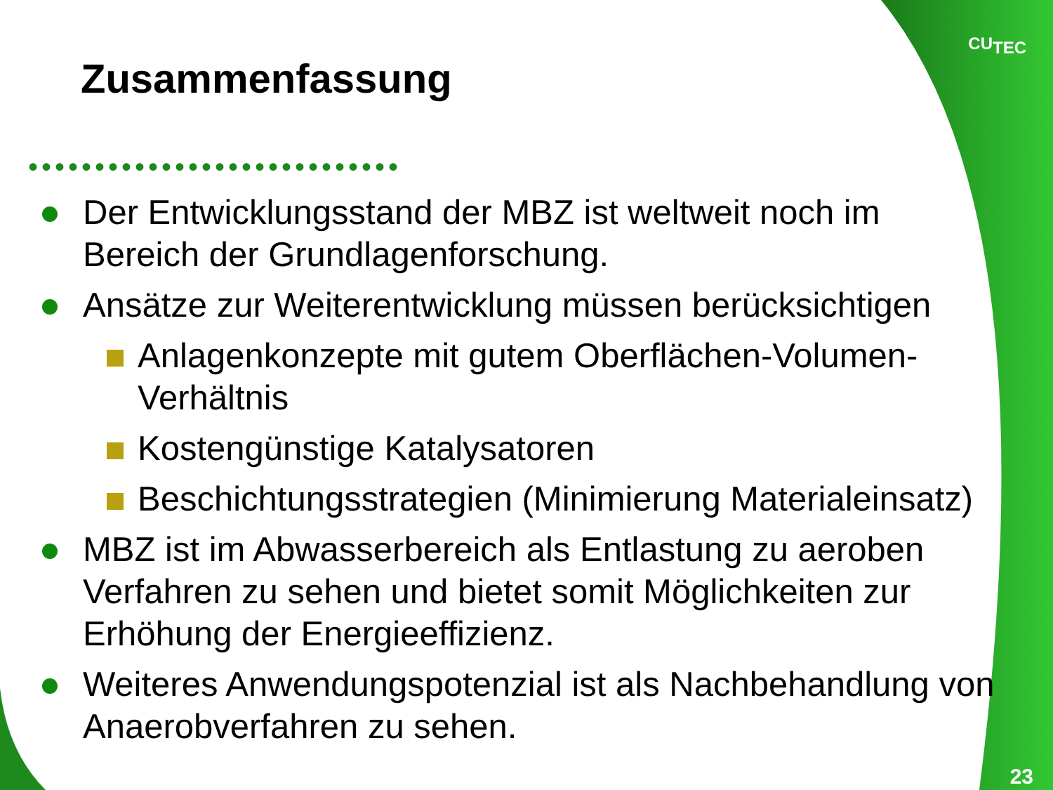CU<sub>TEC</sub>
Zusammenfassung
••••••••••••••••••••••••••••
Der Entwicklungsstand der MBZ ist weltweit noch im Bereich der Grundlagenforschung.
Ansätze zur Weiterentwicklung müssen berücksichtigen
Anlagenkonzepte mit gutem Oberflächen-Volumen-Verhältnis
Kostengünstige Katalysatoren
Beschichtungsstrategien (Minimierung Materialeinsatz)
MBZ ist im Abwasserbereich als Entlastung zu aeroben Verfahren zu sehen und bietet somit Möglichkeiten zur Erhöhung der Energieeffizienz.
Weiteres Anwendungspotenzial ist als Nachbehandlung von Anaerobverfahren zu sehen.
23